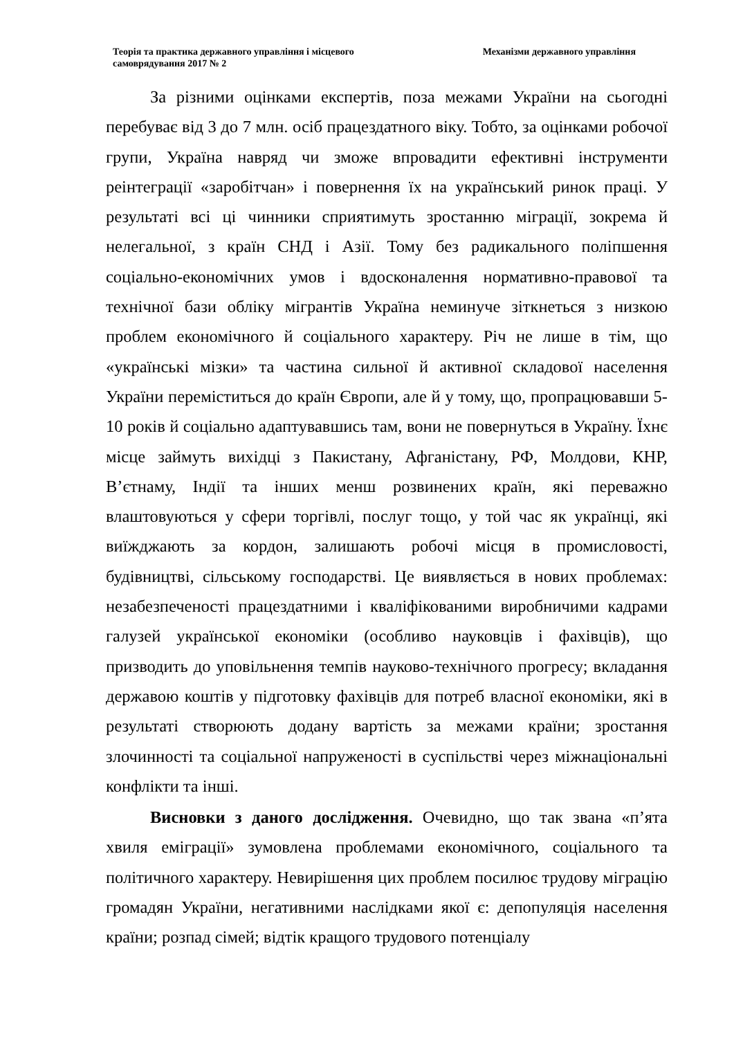Теорія та практика державного управління і місцевого самоврядування 2017 № 2
Механізми державного управління
За різними оцінками експертів, поза межами України на сьогодні перебуває від 3 до 7 млн. осіб працездатного віку. Тобто, за оцінками робочої групи, Україна навряд чи зможе впровадити ефективні інструменти реінтеграції «заробітчан» і повернення їх на український ринок праці. У результаті всі ці чинники сприятимуть зростанню міграції, зокрема й нелегальної, з країн СНД і Азії. Тому без радикального поліпшення соціально-економічних умов і вдосконалення нормативно-правової та технічної бази обліку мігрантів Україна неминуче зіткнеться з низкою проблем економічного й соціального характеру. Річ не лише в тім, що «українські мізки» та частина сильної й активної складової населення України переміститься до країн Європи, але й у тому, що, пропрацювавши 5-10 років й соціально адаптувавшись там, вони не повернуться в Україну. Їхнє місце займуть вихідці з Пакистану, Афганістану, РФ, Молдови, КНР, В’єтнаму, Індії та інших менш розвинених країн, які переважно влаштовуються у сфери торгівлі, послуг тощо, у той час як українці, які виїжджають за кордон, залишають робочі місця в промисловості, будівництві, сільському господарстві. Це виявляється в нових проблемах: незабезпеченості працездатними і кваліфікованими виробничими кадрами галузей української економіки (особливо науковців і фахівців), що призводить до уповільнення темпів науково-технічного прогресу; вкладання державою коштів у підготовку фахівців для потреб власної економіки, які в результаті створюють додану вартість за межами країни; зростання злочинності та соціальної напруженості в суспільстві через міжнаціональні конфлікти та інші.
Висновки з даного дослідження. Очевидно, що так звана «п’ята хвиля еміграції» зумовлена проблемами економічного, соціального та політичного характеру. Невирішення цих проблем посилює трудову міграцію громадян України, негативними наслідками якої є: депопуляція населення країни; розпад сімей; відтік кращого трудового потенціалу